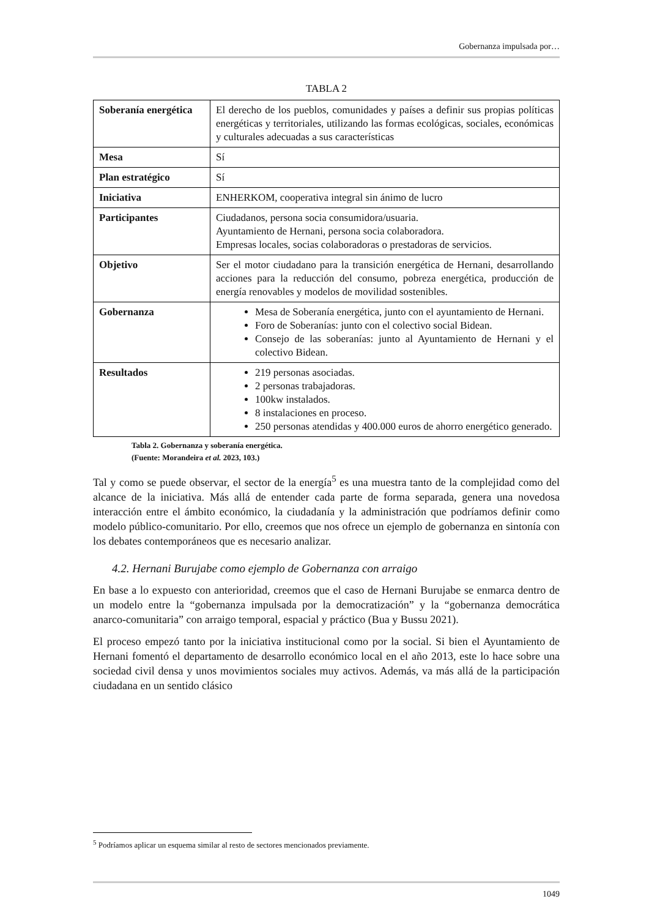Gobernanza impulsada por…
TABLA 2
| Soberanía energética | El derecho de los pueblos, comunidades y países a definir sus propias políticas energéticas y territoriales, utilizando las formas ecológicas, sociales, económicas y culturales adecuadas a sus características |
| Mesa | Sí |
| Plan estratégico | Sí |
| Iniciativa | ENHERKOM, cooperativa integral sin ánimo de lucro |
| Participantes | Ciudadanos, persona socia consumidora/usuaria. Ayuntamiento de Hernani, persona socia colaboradora. Empresas locales, socias colaboradoras o prestadoras de servicios. |
| Objetivo | Ser el motor ciudadano para la transición energética de Hernani, desarrollando acciones para la reducción del consumo, pobreza energética, producción de energía renovables y modelos de movilidad sostenibles. |
| Gobernanza | Mesa de Soberanía energética, junto con el ayuntamiento de Hernani. Foro de Soberanías: junto con el colectivo social Bidean. Consejo de las soberanías: junto al Ayuntamiento de Hernani y el colectivo Bidean. |
| Resultados | 219 personas asociadas. 2 personas trabajadoras. 100kw instalados. 8 instalaciones en proceso. 250 personas atendidas y 400.000 euros de ahorro energético generado. |
Tabla 2. Gobernanza y soberanía energética.
(Fuente: Morandeira et al. 2023, 103.)
Tal y como se puede observar, el sector de la energía<sup>5</sup> es una muestra tanto de la complejidad como del alcance de la iniciativa. Más allá de entender cada parte de forma separada, genera una novedosa interacción entre el ámbito económico, la ciudadanía y la administración que podríamos definir como modelo público-comunitario. Por ello, creemos que nos ofrece un ejemplo de gobernanza en sintonía con los debates contemporáneos que es necesario analizar.
4.2. Hernani Burujabe como ejemplo de Gobernanza con arraigo
En base a lo expuesto con anterioridad, creemos que el caso de Hernani Burujabe se enmarca dentro de un modelo entre la “gobernanza impulsada por la democratización” y la “gobernanza democrática anarco-comunitaria” con arraigo temporal, espacial y práctico (Bua y Bussu 2021).
El proceso empezó tanto por la iniciativa institucional como por la social. Si bien el Ayuntamiento de Hernani fomentó el departamento de desarrollo económico local en el año 2013, este lo hace sobre una sociedad civil densa y unos movimientos sociales muy activos. Además, va más allá de la participación ciudadana en un sentido clásico
<sup>5</sup> Podríamos aplicar un esquema similar al resto de sectores mencionados previamente.
1049